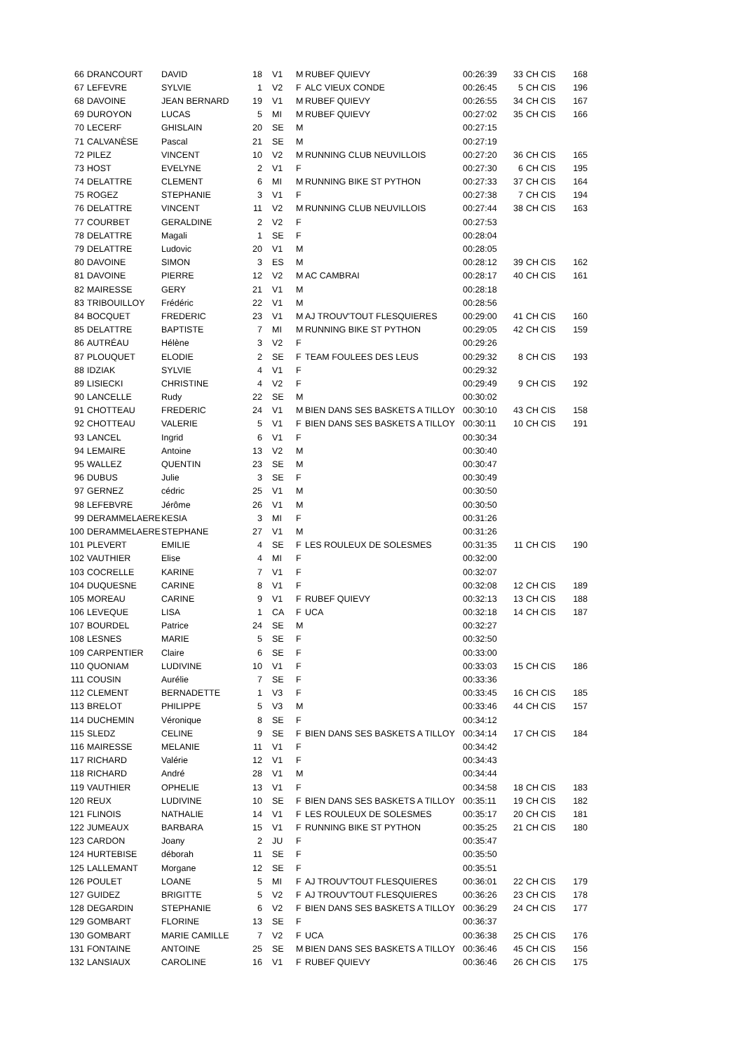| 66 | DRANCOURT | DAVID | 18 | V1 | M | RUBEF QUIEVY | 00:26:39 | 33 | CH CIS | 168 |
| 67 | LEFEVRE | SYLVIE | 1 | V2 | F | ALC VIEUX CONDE | 00:26:45 | 5 | CH CIS | 196 |
| 68 | DAVOINE | JEAN BERNARD | 19 | V1 | M | RUBEF QUIEVY | 00:26:55 | 34 | CH CIS | 167 |
| 69 | DUROYON | LUCAS | 5 | MI | M | RUBEF QUIEVY | 00:27:02 | 35 | CH CIS | 166 |
| 70 | LECERF | GHISLAIN | 20 | SE | M | | 00:27:15 | | | |
| 71 | CALVANÈSE | Pascal | 21 | SE | M | | 00:27:19 | | | |
| 72 | PILEZ | VINCENT | 10 | V2 | M | RUNNING CLUB NEUVILLOIS | 00:27:20 | 36 | CH CIS | 165 |
| 73 | HOST | EVELYNE | 2 | V1 | F | | 00:27:30 | 6 | CH CIS | 195 |
| 74 | DELATTRE | CLEMENT | 6 | MI | M | RUNNING BIKE ST PYTHON | 00:27:33 | 37 | CH CIS | 164 |
| 75 | ROGEZ | STEPHANIE | 3 | V1 | F | | 00:27:38 | 7 | CH CIS | 194 |
| 76 | DELATTRE | VINCENT | 11 | V2 | M | RUNNING CLUB NEUVILLOIS | 00:27:44 | 38 | CH CIS | 163 |
| 77 | COURBET | GERALDINE | 2 | V2 | F | | 00:27:53 | | | |
| 78 | DELATTRE | Magali | 1 | SE | F | | 00:28:04 | | | |
| 79 | DELATTRE | Ludovic | 20 | V1 | M | | 00:28:05 | | | |
| 80 | DAVOINE | SIMON | 3 | ES | M | | 00:28:12 | 39 | CH CIS | 162 |
| 81 | DAVOINE | PIERRE | 12 | V2 | M | AC CAMBRAI | 00:28:17 | 40 | CH CIS | 161 |
| 82 | MAIRESSE | GERY | 21 | V1 | M | | 00:28:18 | | | |
| 83 | TRIBOUILLOY | Frédéric | 22 | V1 | M | | 00:28:56 | | | |
| 84 | BOCQUET | FREDERIC | 23 | V1 | M | AJ TROUV'TOUT FLESQUIERES | 00:29:00 | 41 | CH CIS | 160 |
| 85 | DELATTRE | BAPTISTE | 7 | MI | M | RUNNING BIKE ST PYTHON | 00:29:05 | 42 | CH CIS | 159 |
| 86 | AUTRÉAU | Hélène | 3 | V2 | F | | 00:29:26 | | | |
| 87 | PLOUQUET | ELODIE | 2 | SE | F | TEAM FOULEES DES LEUS | 00:29:32 | 8 | CH CIS | 193 |
| 88 | IDZIAK | SYLVIE | 4 | V1 | F | | 00:29:32 | | | |
| 89 | LISIECKI | CHRISTINE | 4 | V2 | F | | 00:29:49 | 9 | CH CIS | 192 |
| 90 | LANCELLE | Rudy | 22 | SE | M | | 00:30:02 | | | |
| 91 | CHOTTEAU | FREDERIC | 24 | V1 | M | BIEN DANS SES BASKETS A TILLOY | 00:30:10 | 43 | CH CIS | 158 |
| 92 | CHOTTEAU | VALERIE | 5 | V1 | F | BIEN DANS SES BASKETS A TILLOY | 00:30:11 | 10 | CH CIS | 191 |
| 93 | LANCEL | Ingrid | 6 | V1 | F | | 00:30:34 | | | |
| 94 | LEMAIRE | Antoine | 13 | V2 | M | | 00:30:40 | | | |
| 95 | WALLEZ | QUENTIN | 23 | SE | M | | 00:30:47 | | | |
| 96 | DUBUS | Julie | 3 | SE | F | | 00:30:49 | | | |
| 97 | GERNEZ | cédric | 25 | V1 | M | | 00:30:50 | | | |
| 98 | LEFEBVRE | Jérôme | 26 | V1 | M | | 00:30:50 | | | |
| 99 | DERAMMELAERE | KESIA | 3 | MI | F | | 00:31:26 | | | |
| 100 | DERAMMELAERE | STEPHANE | 27 | V1 | M | | 00:31:26 | | | |
| 101 | PLEVERT | EMILIE | 4 | SE | F | LES ROULEUX DE SOLESMES | 00:31:35 | 11 | CH CIS | 190 |
| 102 | VAUTHIER | Elise | 4 | MI | F | | 00:32:00 | | | |
| 103 | COCRELLE | KARINE | 7 | V1 | F | | 00:32:07 | | | |
| 104 | DUQUESNE | CARINE | 8 | V1 | F | | 00:32:08 | 12 | CH CIS | 189 |
| 105 | MOREAU | CARINE | 9 | V1 | F | RUBEF QUIEVY | 00:32:13 | 13 | CH CIS | 188 |
| 106 | LEVEQUE | LISA | 1 | CA | F | UCA | 00:32:18 | 14 | CH CIS | 187 |
| 107 | BOURDEL | Patrice | 24 | SE | M | | 00:32:27 | | | |
| 108 | LESNES | MARIE | 5 | SE | F | | 00:32:50 | | | |
| 109 | CARPENTIER | Claire | 6 | SE | F | | 00:33:00 | | | |
| 110 | QUONIAM | LUDIVINE | 10 | V1 | F | | 00:33:03 | 15 | CH CIS | 186 |
| 111 | COUSIN | Aurélie | 7 | SE | F | | 00:33:36 | | | |
| 112 | CLEMENT | BERNADETTE | 1 | V3 | F | | 00:33:45 | 16 | CH CIS | 185 |
| 113 | BRELOT | PHILIPPE | 5 | V3 | M | | 00:33:46 | 44 | CH CIS | 157 |
| 114 | DUCHEMIN | Véronique | 8 | SE | F | | 00:34:12 | | | |
| 115 | SLEDZ | CELINE | 9 | SE | F | BIEN DANS SES BASKETS A TILLOY | 00:34:14 | 17 | CH CIS | 184 |
| 116 | MAIRESSE | MELANIE | 11 | V1 | F | | 00:34:42 | | | |
| 117 | RICHARD | Valérie | 12 | V1 | F | | 00:34:43 | | | |
| 118 | RICHARD | André | 28 | V1 | M | | 00:34:44 | | | |
| 119 | VAUTHIER | OPHELIE | 13 | V1 | F | | 00:34:58 | 18 | CH CIS | 183 |
| 120 | REUX | LUDIVINE | 10 | SE | F | BIEN DANS SES BASKETS A TILLOY | 00:35:11 | 19 | CH CIS | 182 |
| 121 | FLINOIS | NATHALIE | 14 | V1 | F | LES ROULEUX DE SOLESMES | 00:35:17 | 20 | CH CIS | 181 |
| 122 | JUMEAUX | BARBARA | 15 | V1 | F | RUNNING BIKE ST PYTHON | 00:35:25 | 21 | CH CIS | 180 |
| 123 | CARDON | Joany | 2 | JU | F | | 00:35:47 | | | |
| 124 | HURTEBISE | déborah | 11 | SE | F | | 00:35:50 | | | |
| 125 | LALLEMANT | Morgane | 12 | SE | F | | 00:35:51 | | | |
| 126 | POULET | LOANE | 5 | MI | F | AJ TROUV'TOUT FLESQUIERES | 00:36:01 | 22 | CH CIS | 179 |
| 127 | GUIDEZ | BRIGITTE | 5 | V2 | F | AJ TROUV'TOUT FLESQUIERES | 00:36:26 | 23 | CH CIS | 178 |
| 128 | DEGARDIN | STEPHANIE | 6 | V2 | F | BIEN DANS SES BASKETS A TILLOY | 00:36:29 | 24 | CH CIS | 177 |
| 129 | GOMBART | FLORINE | 13 | SE | F | | 00:36:37 | | | |
| 130 | GOMBART | MARIE CAMILLE | 7 | V2 | F | UCA | 00:36:38 | 25 | CH CIS | 176 |
| 131 | FONTAINE | ANTOINE | 25 | SE | M | BIEN DANS SES BASKETS A TILLOY | 00:36:46 | 45 | CH CIS | 156 |
| 132 | LANSIAUX | CAROLINE | 16 | V1 | F | RUBEF QUIEVY | 00:36:46 | 26 | CH CIS | 175 |